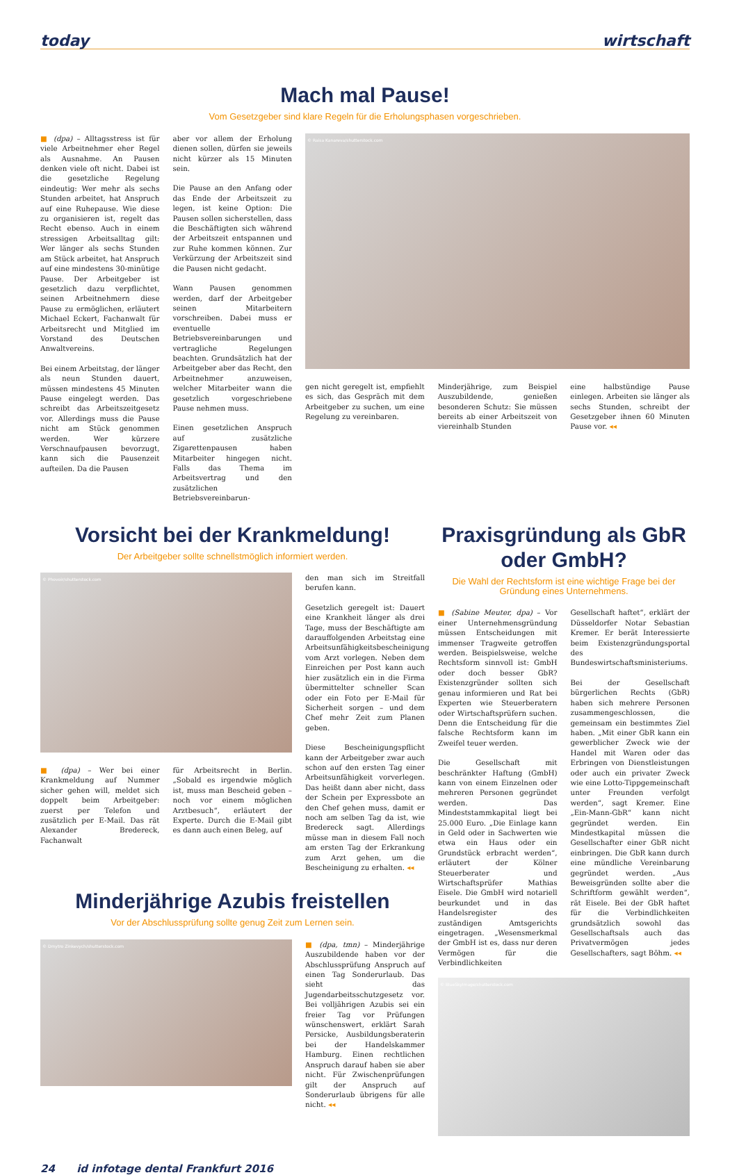today wirtschaft
Mach mal Pause!
Vom Gesetzgeber sind klare Regeln für die Erholungsphasen vorgeschrieben.
■ (dpa) – Alltagsstress ist für viele Arbeitnehmer eher Regel als Ausnahme. An Pausen denken viele oft nicht. Dabei ist die gesetzliche Regelung eindeutig: Wer mehr als sechs Stunden arbeitet, hat Anspruch auf eine Ruhepause. Wie diese zu organisieren ist, regelt das Recht ebenso. Auch in einem stressigen Arbeitsalltag gilt: Wer länger als sechs Stunden am Stück arbeitet, hat Anspruch auf eine mindestens 30-minütige Pause. Der Arbeitgeber ist gesetzlich dazu verpflichtet, seinen Arbeitnehmern diese Pause zu ermöglichen, erläutert Michael Eckert, Fachanwalt für Arbeitsrecht und Mitglied im Vorstand des Deutschen Anwaltvereins.
Bei einem Arbeitstag, der länger als neun Stunden dauert, müssen mindestens 45 Minuten Pause eingelegt werden. Das schreibt das Arbeitszeitgesetz vor. Allerdings muss die Pause nicht am Stück genommen werden. Wer kürzere Verschnaufpausen bevorzugt, kann sich die Pausenzeit aufteilen. Da die Pausen
aber vor allem der Erholung dienen sollen, dürfen sie jeweils nicht kürzer als 15 Minuten sein.
Die Pause an den Anfang oder das Ende der Arbeitszeit zu legen, ist keine Option: Die Pausen sollen sicherstellen, dass die Beschäftigten sich während der Arbeitszeit entspannen und zur Ruhe kommen können. Zur Verkürzung der Arbeitszeit sind die Pausen nicht gedacht.
Wann Pausen genommen werden, darf der Arbeitgeber seinen Mitarbeitern vorschreiben. Dabei muss er eventuelle Betriebsvereinbarungen und vertragliche Regelungen beachten. Grundsätzlich hat der Arbeitgeber aber das Recht, den Arbeitnehmer anzuweisen, welcher Mitarbeiter wann die gesetzlich vorgeschriebene Pause nehmen muss.
Einen gesetzlichen Anspruch auf zusätzliche Zigarettenpausen haben Mitarbeiter hingegen nicht. Falls das Thema im Arbeitsvertrag und den zusätzlichen Betriebsvereinbarun-
© Raisa Kanareva/shutterstock.com
gen nicht geregelt ist, empfiehlt es sich, das Gespräch mit dem Arbeitgeber zu suchen, um eine Regelung zu vereinbaren.
Minderjährige, zum Beispiel Auszubildende, genießen besonderen Schutz: Sie müssen bereits ab einer Arbeitszeit von viereinhalb Stunden
eine halbstündige Pause einlegen. Arbeiten sie länger als sechs Stunden, schreibt der Gesetzgeber ihnen 60 Minuten Pause vor. ◂◂
Vorsicht bei der Krankmeldung!
Der Arbeitgeber sollte schnellstmöglich informiert werden.
© Phovoir/shutterstock.com
■ (dpa) – Wer bei einer Krankmeldung auf Nummer sicher gehen will, meldet sich doppelt beim Arbeitgeber: zuerst per Telefon und zusätzlich per E-Mail. Das rät Alexander Bredereck, Fachanwalt
für Arbeitsrecht in Berlin. „Sobald es irgendwie möglich ist, muss man Bescheid geben – noch vor einem möglichen Arztbesuch“, erläutert der Experte. Durch die E-Mail gibt es dann auch einen Beleg, auf
den man sich im Streitfall berufen kann.
Gesetzlich geregelt ist: Dauert eine Krankheit länger als drei Tage, muss der Beschäftigte am darauffolgenden Arbeitstag eine Arbeitsunfähigkeitsbescheinigung vom Arzt vorlegen. Neben dem Einreichen per Post kann auch hier zusätzlich ein in die Firma übermittelter schneller Scan oder ein Foto per E-Mail für Sicherheit sorgen – und dem Chef mehr Zeit zum Planen geben.
Diese Bescheinigungspflicht kann der Arbeitgeber zwar auch schon auf den ersten Tag einer Arbeitsunfähigkeit vorverlegen. Das heißt dann aber nicht, dass der Schein per Expressbote an den Chef gehen muss, damit er noch am selben Tag da ist, wie Bredereck sagt. Allerdings müsse man in diesem Fall noch am ersten Tag der Erkrankung zum Arzt gehen, um die Bescheinigung zu erhalten. ◂◂
Minderjährige Azubis freistellen
Vor der Abschlussprüfung sollte genug Zeit zum Lernen sein.
© Dmytro Zinkevych/shutterstock.com
■ (dpa, tmn) – Minderjährige Auszubildende haben vor der Abschlussprüfung Anspruch auf einen Tag Sonderurlaub. Das sieht das Jugendarbeitsschutzgesetz vor. Bei volljährigen Azubis sei ein freier Tag vor Prüfungen wünschenswert, erklärt Sarah Persicke, Ausbildungsberaterin bei der Handelskammer Hamburg. Einen rechtlichen Anspruch darauf haben sie aber nicht. Für Zwischenprüfungen gilt der Anspruch auf Sonderurlaub übrigens für alle nicht. ◂◂
Praxisgründung als GbR oder GmbH?
Die Wahl der Rechtsform ist eine wichtige Frage bei der Gründung eines Unternehmens.
■ (Sabine Meuter, dpa) – Vor einer Unternehmensgründung müssen Entscheidungen mit immenser Tragweite getroffen werden. Beispielsweise, welche Rechtsform sinnvoll ist: GmbH oder doch besser GbR? Existenzgründer sollten sich genau informieren und Rat bei Experten wie Steuerberatern oder Wirtschaftsprüfern suchen. Denn die Entscheidung für die falsche Rechtsform kann im Zweifel teuer werden.
Die Gesellschaft mit beschränkter Haftung (GmbH) kann von einem Einzelnen oder mehreren Personen gegründet werden. Das Mindeststammkapital liegt bei 25.000 Euro. „Die Einlage kann in Geld oder in Sachwerten wie etwa ein Haus oder ein Grundstück erbracht werden“, erläutert der Kölner Steuerberater und Wirtschaftsprüfer Mathias Eisele. Die GmbH wird notariell beurkundet und in das Handelsregister des zuständigen Amtsgerichts eingetragen. „Wesensmerkmal der GmbH ist es, dass nur deren Vermögen für die Verbindlichkeiten
Gesellschaft haftet“, erklärt der Düsseldorfer Notar Sebastian Kremer. Er berät Interessierte beim Existenzgründungsportal des Bundeswirtschaftsministeriums.
Bei der Gesellschaft bürgerlichen Rechts (GbR) haben sich mehrere Personen zusammengeschlossen, die gemeinsam ein bestimmtes Ziel haben. „Mit einer GbR kann ein gewerblicher Zweck wie der Handel mit Waren oder das Erbringen von Dienstleistungen oder auch ein privater Zweck wie eine Lotto-Tippgemeinschaft unter Freunden verfolgt werden“, sagt Kremer. Eine „Ein-Mann-GbR“ kann nicht gegründet werden. Ein Mindestkapital müssen die Gesellschafter einer GbR nicht einbringen. Die GbR kann durch eine mündliche Vereinbarung gegründet werden. „Aus Beweisgründen sollte aber die Schriftform gewählt werden“, rät Eisele. Bei der GbR haftet für die Verbindlichkeiten grundsätzlich sowohl das Gesellschaftsals auch das Privatvermögen jedes Gesellschafters, sagt Böhm. ◂◂
© BlueSkyImage/shutterstock.com
24 id infotage dental Frankfurt 2016